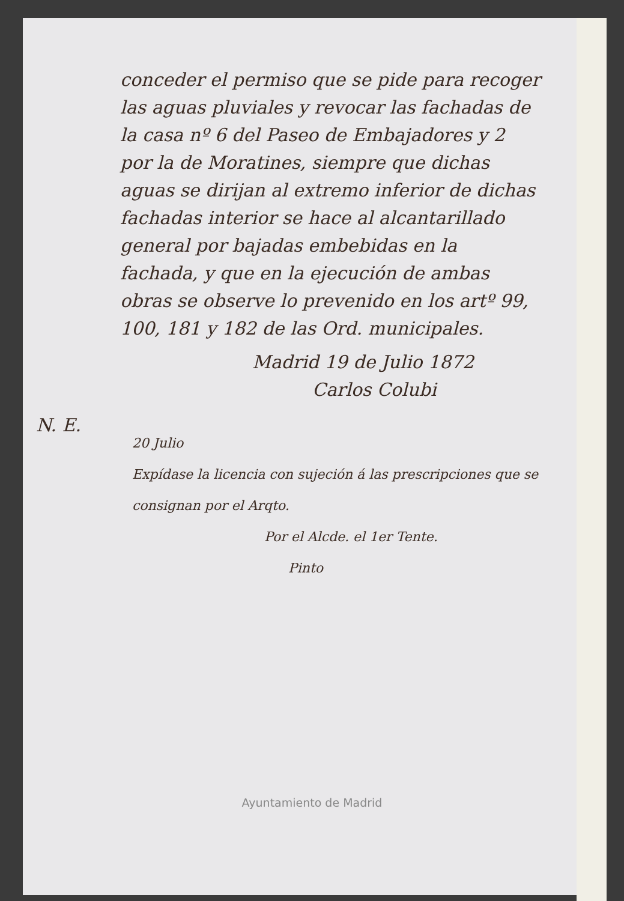N. E.
conceder el permiso que se pide para recoger las aguas pluviales y revocar las fachadas de la casa nº 6 del Paseo de Embajadores y 2 por la de Moratines, siempre que dichas aguas se dirijan al extremo inferior de dichas fachadas interior se hace al alcantarillado general por bajadas embebidas en la fachada, y que en la ejecución de ambas obras se observe lo prevenido en los artº 99, 100, 181 y 182 de las Ord. municipales.
Madrid 19 de Julio 1872
Carlos Colubi
20 Julio
Expídase la licencia con sujeción á las prescripciones que se consignan por el Arqto.
Por el Alcde. el 1er Tente.
Pinto
Ayuntamiento de Madrid